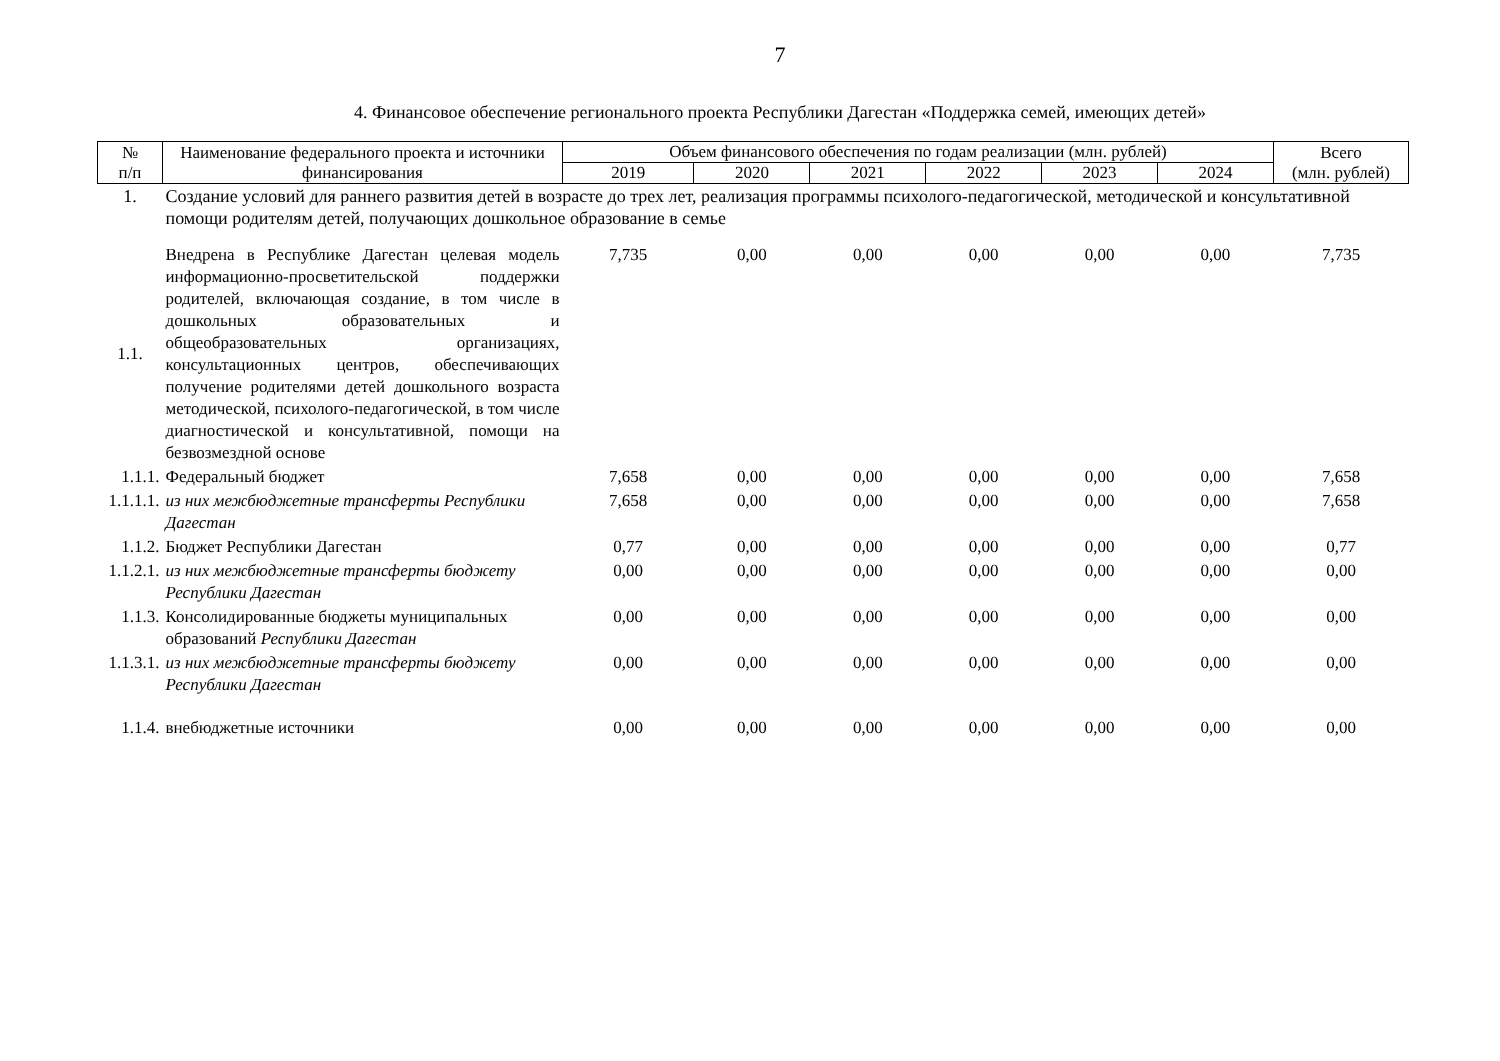7
4. Финансовое обеспечение регионального проекта Республики Дагестан «Поддержка семей, имеющих детей»
| № п/п | Наименование федерального проекта и источники финансирования | Объем финансового обеспечения по годам реализации (млн. рублей) | | | | | | Всего (млн. рублей) |
| --- | --- | --- | --- | --- | --- | --- | --- | --- |
| | | 2019 | 2020 | 2021 | 2022 | 2023 | 2024 | |
| 1. | Создание условий для раннего развития детей в возрасте до трех лет, реализация программы психолого-педагогической, методической и консультативной помощи родителям детей, получающих дошкольное образование в семье | | | | | | | |
| 1.1. | Внедрена в Республике Дагестан целевая модель информационно-просветительской поддержки родителей, включающая создание, в том числе в дошкольных образовательных и общеобразовательных организациях, консультационных центров, обеспечивающих получение родителями детей дошкольного возраста методической, психолого-педагогической, в том числе диагностической и консультативной, помощи на безвозмездной основе | 7,735 | 0,00 | 0,00 | 0,00 | 0,00 | 0,00 | 7,735 |
| 1.1.1. | Федеральный бюджет | 7,658 | 0,00 | 0,00 | 0,00 | 0,00 | 0,00 | 7,658 |
| 1.1.1.1. | из них межбюджетные трансферты Республики Дагестан | 7,658 | 0,00 | 0,00 | 0,00 | 0,00 | 0,00 | 7,658 |
| 1.1.2. | Бюджет Республики Дагестан | 0,77 | 0,00 | 0,00 | 0,00 | 0,00 | 0,00 | 0,77 |
| 1.1.2.1. | из них межбюджетные трансферты бюджету Республики Дагестан | 0,00 | 0,00 | 0,00 | 0,00 | 0,00 | 0,00 | 0,00 |
| 1.1.3. | Консолидированные бюджеты муниципальных образований Республики Дагестан | 0,00 | 0,00 | 0,00 | 0,00 | 0,00 | 0,00 | 0,00 |
| 1.1.3.1. | из них межбюджетные трансферты бюджету Республики Дагестан | 0,00 | 0,00 | 0,00 | 0,00 | 0,00 | 0,00 | 0,00 |
| 1.1.4. | внебюджетные источники | 0,00 | 0,00 | 0,00 | 0,00 | 0,00 | 0,00 | 0,00 |